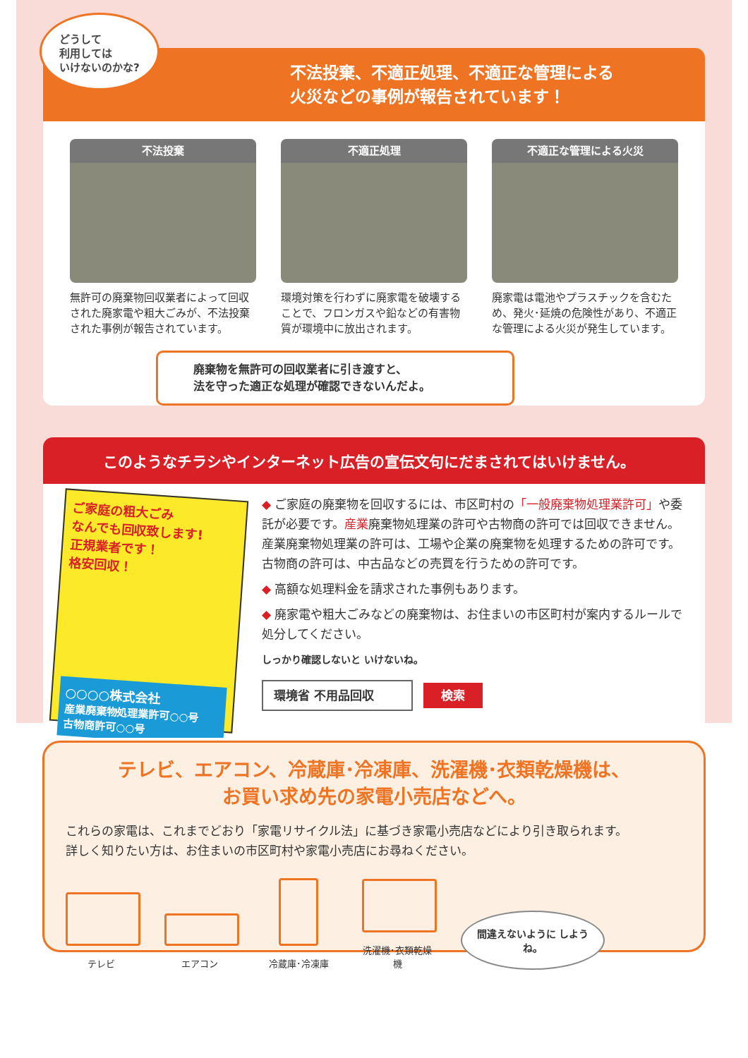どうして
利用しては
いけないのかな?
不法投棄、不適正処理、不適正な管理による
火災などの事例が報告されています！
不法投棄
無許可の廃棄物回収業者によって回収された廃家電や粗大ごみが、不法投棄された事例が報告されています。
不適正処理
環境対策を行わずに廃家電を破壊することで、フロンガスや鉛などの有害物質が環境中に放出されます。
不適正な管理による火災
廃家電は電池やプラスチックを含むため、発火･延焼の危険性があり、不適正な管理による火災が発生しています。
廃棄物を無許可の回収業者に引き渡すと、
法を守った適正な処理が確認できないんだよ。
このようなチラシやインターネット広告の宣伝文句にだまされてはいけません。
ご家庭の粗大ごみ
なんでも回収致します!
正規業者です！
格安回収！
○○○○株式会社
産業廃棄物処理業許可○○号
古物商許可○○号
◆ ご家庭の廃棄物を回収するには、市区町村の「一般廃棄物処理業許可」や委託が必要です。産業廃棄物処理業の許可や古物商の許可では回収できません。産業廃棄物処理業の許可は、工場や企業の廃棄物を処理するための許可です。古物商の許可は、中古品などの売買を行うための許可です。
◆ 高額な処理料金を請求された事例もあります。
◆ 廃家電や粗大ごみなどの廃棄物は、お住まいの市区町村が案内するルールで処分してください。
しっかり確認しないと いけないね。
環境省 不用品回収 検索
テレビ、エアコン、冷蔵庫･冷凍庫、洗濯機･衣類乾燥機は、
お買い求め先の家電小売店などへ。
これらの家電は、これまでどおり「家電リサイクル法」に基づき家電小売店などにより引き取られます。
詳しく知りたい方は、お住まいの市区町村や家電小売店にお尋ねください。
テレビ
エアコン
冷蔵庫･冷凍庫
洗濯機･衣類乾燥機
間違えないように しようね。